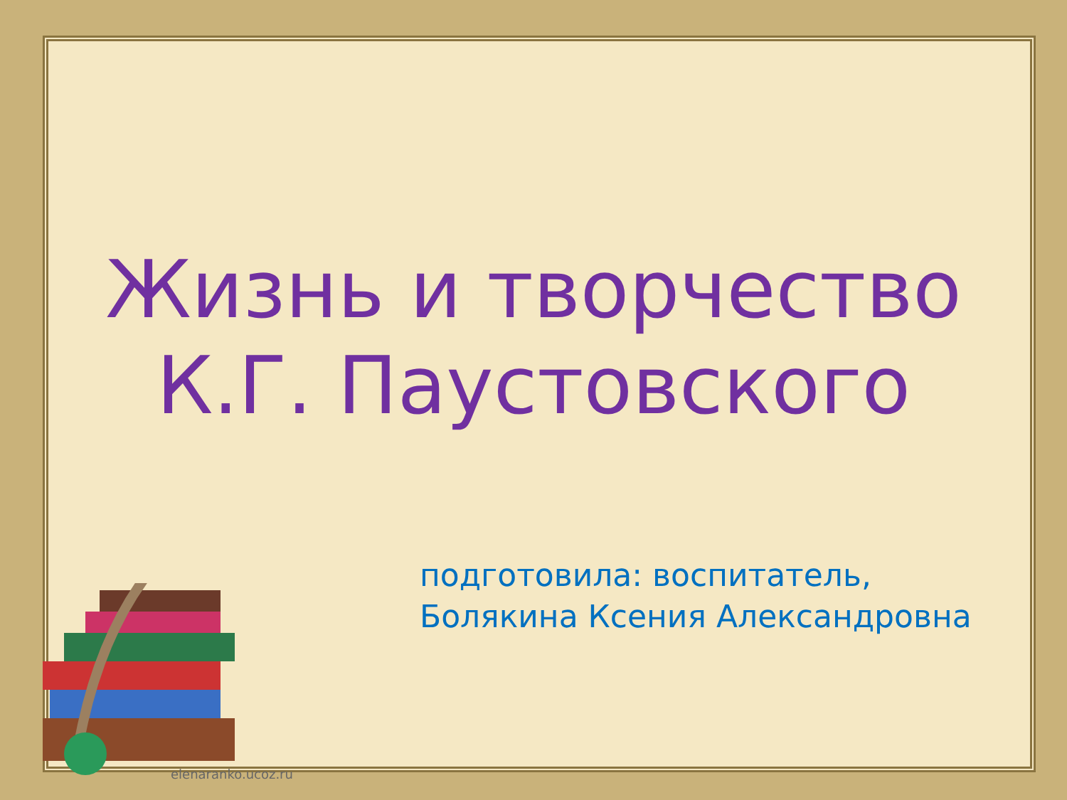Жизнь и творчество
К.Г. Паустовского
подготовила: воспитатель,
Болякина Ксения Александровна
elenaranko.ucoz.ru